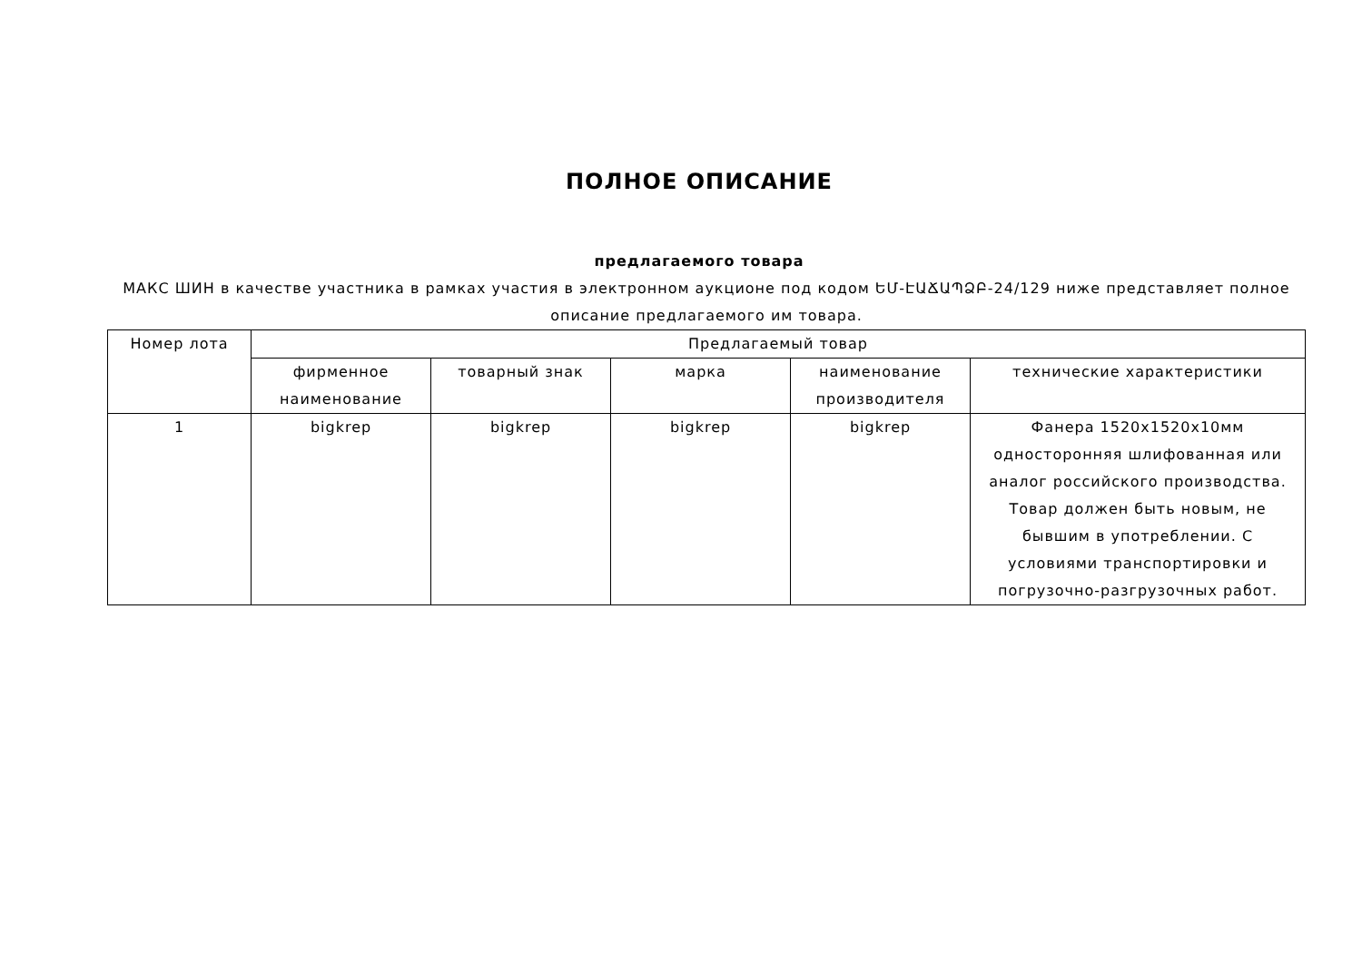ПОЛНОЕ ОПИСАНИЕ
предлагаемого товара
МАКС ШИН в качестве участника в рамках участия в электронном аукционе под кодом ԵՄ-ԷԱՃԱՊՁԲ-24/129 ниже представляет полное описание предлагаемого им товара.
| Номер лота | Предлагаемый товар | | | | |
| --- | --- | --- | --- | --- | --- |
| | фирменное наименование | товарный знак | марка | наименование производителя | технические характеристики |
| 1 | bigkrep | bigkrep | bigkrep | bigkrep | Фанера 1520х1520х10мм односторонняя шлифованная или аналог российского производства. Товар должен быть новым, не бывшим в употреблении. С условиями транспортировки и погрузочно-разгрузочных работ. |